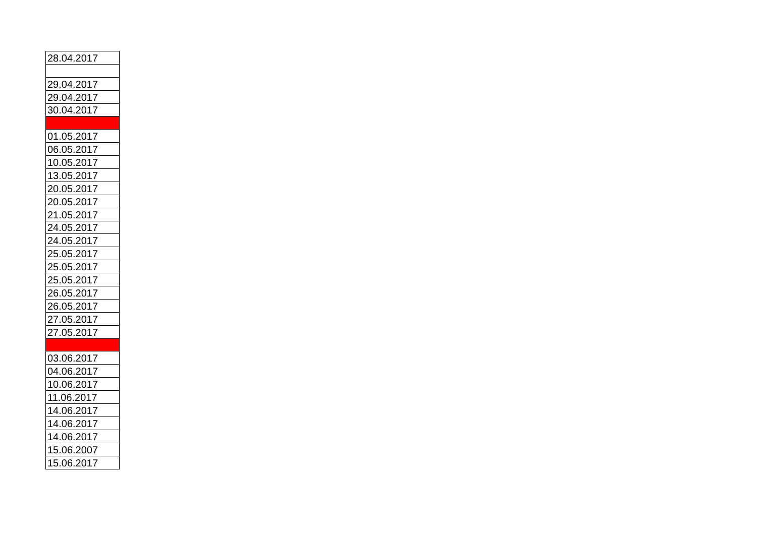| 28.04.2017 |
| 29.04.2017 |
| 29.04.2017 |
| 30.04.2017 |
| 01.05.2017 |
| 06.05.2017 |
| 10.05.2017 |
| 13.05.2017 |
| 20.05.2017 |
| 20.05.2017 |
| 21.05.2017 |
| 24.05.2017 |
| 24.05.2017 |
| 25.05.2017 |
| 25.05.2017 |
| 25.05.2017 |
| 26.05.2017 |
| 26.05.2017 |
| 27.05.2017 |
| 27.05.2017 |
| 03.06.2017 |
| 04.06.2017 |
| 10.06.2017 |
| 11.06.2017 |
| 14.06.2017 |
| 14.06.2017 |
| 14.06.2017 |
| 15.06.2007 |
| 15.06.2017 |